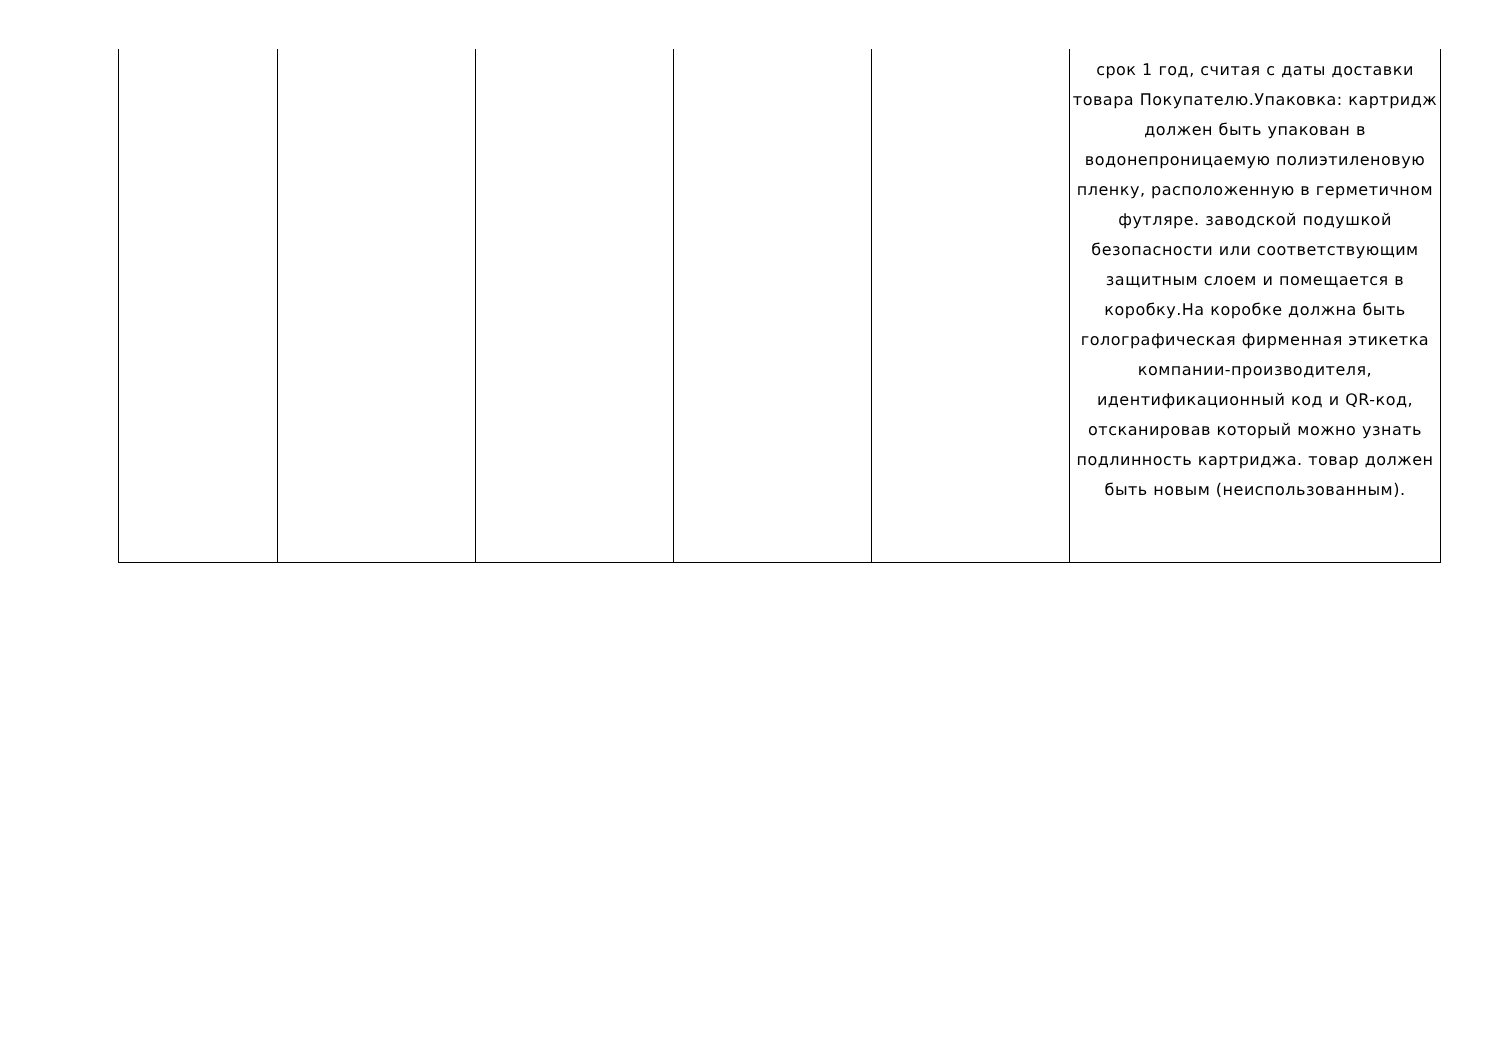| | | | | | срок 1 год, считая с даты доставки товара Покупателю.Упаковка: картридж должен быть упакован в водонепроницаемую полиэтиленовую пленку, расположенную в герметичном футляре. заводской подушкой безопасности или соответствующим защитным слоем и помещается в коробку.На коробке должна быть голографическая фирменная этикетка компании-производителя, идентификационный код и QR-код, отсканировав который можно узнать подлинность картриджа. товар должен быть новым (неиспользованным). |